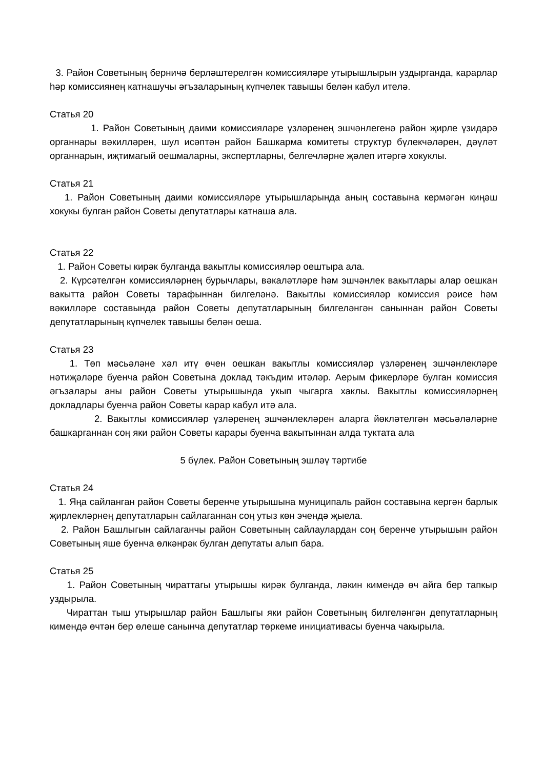3. Район Советының берничә берләштерелгән комиссияләре утырышлырын уздырганда, карарлар һәр комиссиянең катнашучы әгъзаларының күпчелек тавышы белән кабул ителә.
Статья 20
1. Район Советының даими комиссияләре үзләренең эшчәнлегенә район җирле үзидарә органнары вәкилләрен, шул исәптән район Башкарма комитеты структур бүлекчәләрен, дәүләт органнарын, иҗтимагый оешмаларны, экспертларны, белгечләрне җәлеп итәргә хокуклы.
Статья 21
1. Район Советының даими комиссияләре утырышларында аның составына кермәгән киңәш хокукы булган район Советы депутатлары катнаша ала.
Статья 22
1. Район Советы кирәк булганда вакытлы комиссияләр оештыра ала.
2. Күрсәтелгән комиссияләрнең бурычлары, вәкаләтләре һәм эшчәнлек вакытлары алар оешкан вакытта район Советы тарафыннан билгеләнә. Вакытлы комиссияләр комиссия рәисе һәм вәкилләре составында район Советы депутатларының билгеләнгән саныннан район Советы депутатларының күпчелек тавышы белән оеша.
Статья 23
1. Төп мәсьәләне хәл итү өчен оешкан вакытлы комиссияләр үзләренең эшчәнлекләре нәтиҗәләре буенча район Советына доклад тәкъдим итәләр. Аерым фикерләре булган комиссия әгъзалары аны район Советы утырышында укып чыгарга хаклы. Вакытлы комиссияләрнең докладлары буенча район Советы карар кабул итә ала.
2. Вакытлы комиссияләр үзләренең эшчәнлекләрен аларга йөкләтелгән мәсьәләләрне башкарганнан соң яки район Советы карары буенча вакытыннан алда туктата ала
5 бүлек. Район Советының эшләү тәртибе
Статья 24
1. Яңа сайланган район Советы беренче утырышына муниципаль район составына кергән барлык җирлекләрнең депутатларын сайлаганнан соң утыз көн эчендә җыела.
2. Район Башлыгын сайлаганчы район Советының сайлаулардан соң беренче утырышын район Советының яше буенча өлкәнрәк булган депутаты алып бара.
Статья 25
1. Район Советының чираттагы утырышы кирәк булганда, ләкин кимендә өч айга бер тапкыр уздырыла.
Чираттан тыш утырышлар район Башлыгы яки район Советының билгеләнгән депутатларның кимендә өчтән бер өлеше санынча депутатлар төркеме инициативасы буенча чакырыла.